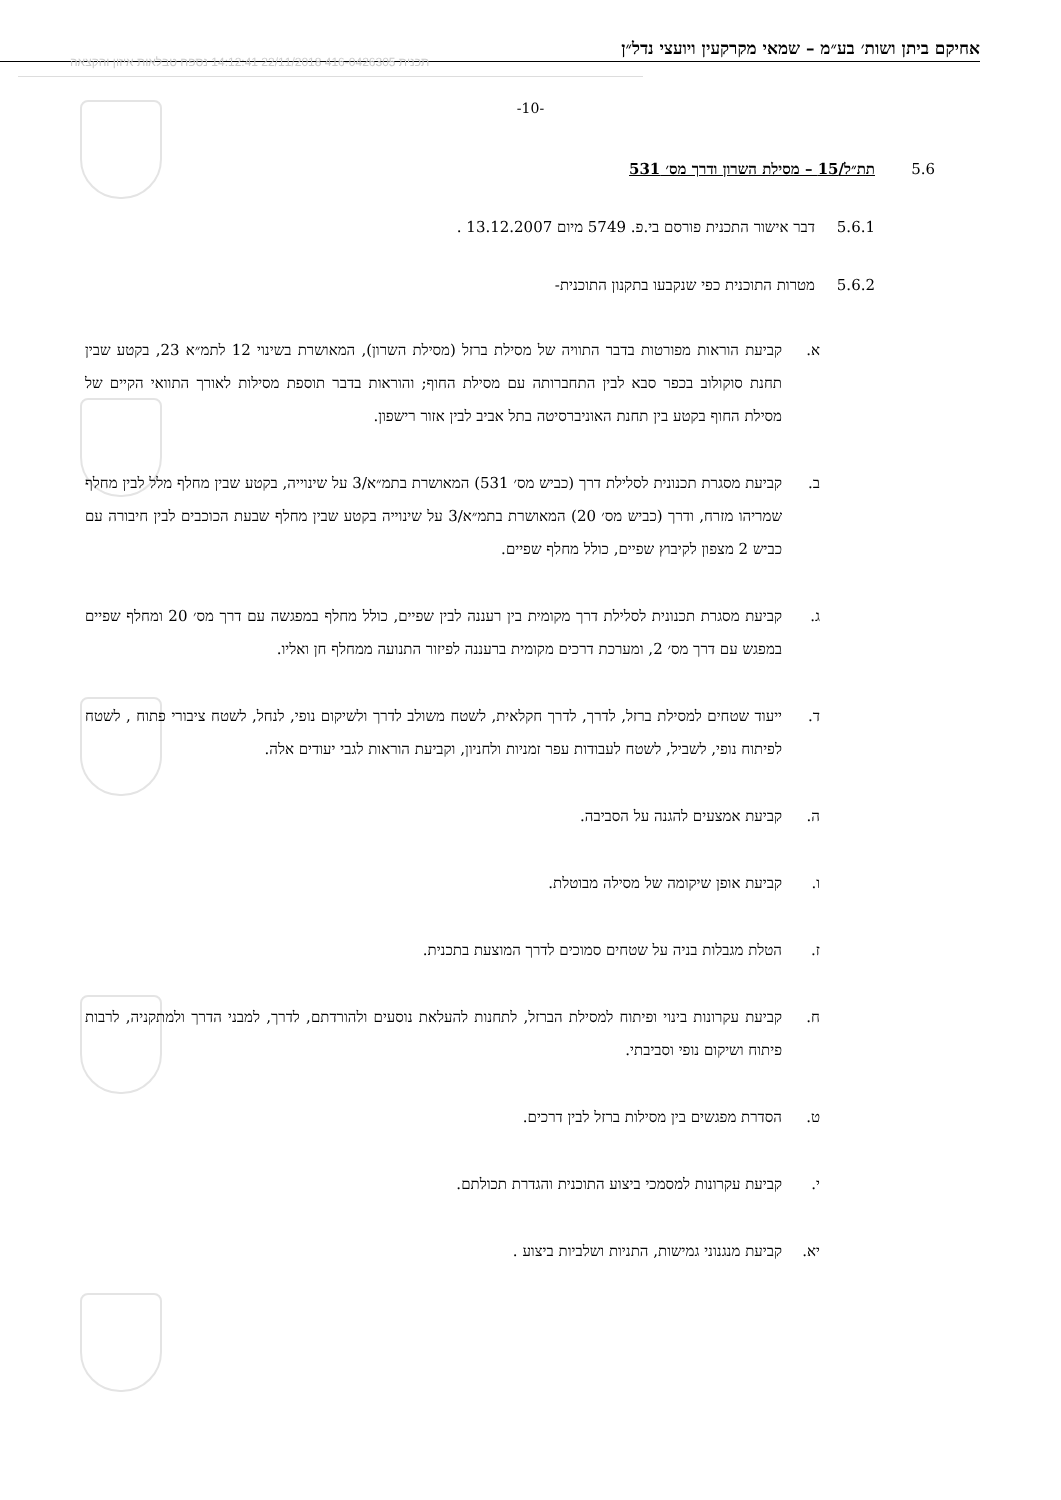אחיקם ביתן ושות׳ בע״מ – שמאי מקרקעין ויועצי נדל״ן
תכנית 416-0426305 22/11/2018 14:12:41 נספח טבלאות איזון והקצאה
-10-
5.6 תת״ל/15 – מסילת השרון ודרך מס׳ 531
5.6.1 דבר אישור התכנית פורסם בי.פ. 5749 מיום 13.12.2007 .
5.6.2 מטרות התוכנית כפי שנקבעו בתקנון התוכנית-
א. קביעת הוראות מפורטות בדבר התוויה של מסילת ברזל (מסילת השרון), המאושרת בשינוי 12 לתמ״א 23, בקטע שבין תחנת סוקולוב בכפר סבא לבין התחברותה עם מסילת החוף; והוראות בדבר תוספת מסילות לאורך התוואי הקיים של מסילת החוף בקטע בין תחנת האוניברסיטה בתל אביב לבין אזור רישפון.
ב. קביעת מסגרת תכנונית לסלילת דרך (כביש מס׳ 531) המאושרת בתמ״א/3 על שינוייה, בקטע שבין מחלף מלל לבין מחלף שמריהו מזרח, ודרך (כביש מס׳ 20) המאושרת בתמ״א/3 על שינוייה בקטע שבין מחלף שבעת הכוכבים לבין חיבורה עם כביש 2 מצפון לקיבוץ שפיים, כולל מחלף שפיים.
ג. קביעת מסגרת תכנונית לסלילת דרך מקומית בין רעננה לבין שפיים, כולל מחלף במפגשה עם דרך מס׳ 20 ומחלף שפיים במפגש עם דרך מס׳ 2, ומערכת דרכים מקומית ברעננה לפיזור התנועה ממחלף חן ואליו.
ד. ייעוד שטחים למסילת ברזל, לדרך, לדרך חקלאית, לשטח משולב לדרך ולשיקום נופי, לנחל, לשטח ציבורי פתוח , לשטח לפיתוח נופי, לשביל, לשטח לעבודות עפר זמניות ולחניון, וקביעת הוראות לגבי יעודים אלה.
ה. קביעת אמצעים להגנה על הסביבה.
ו. קביעת אופן שיקומה של מסילה מבוטלת.
ז. הטלת מגבלות בניה על שטחים סמוכים לדרך המוצעת בתכנית.
ח. קביעת עקרונות בינוי ופיתוח למסילת הברזל, לתחנות להעלאת נוסעים ולהורדתם, לדרך, למבני הדרך ולמתקניה, לרבות פיתוח ושיקום נופי וסביבתי.
ט. הסדרת מפגשים בין מסילות ברזל לבין דרכים.
י. קביעת עקרונות למסמכי ביצוע התוכנית והגדרת תכולתם.
יא. קביעת מנגנוני גמישות, התניות ושלביות ביצוע .